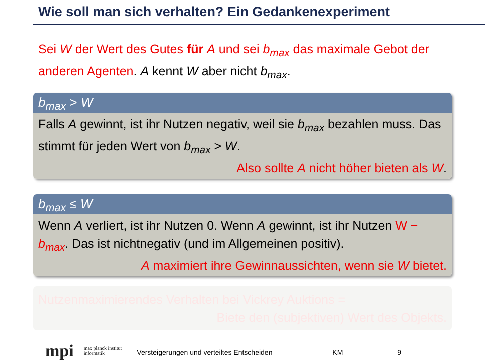Wie soll man sich verhalten? Ein Gedankenexperiment
Sei W der Wert des Gutes für A und sei b<sub>max</sub> das maximale Gebot der anderen Agenten. A kennt W aber nicht b<sub>max</sub>.
b<sub>max</sub> > W
Falls A gewinnt, ist ihr Nutzen negativ, weil sie b<sub>max</sub> bezahlen muss. Das stimmt für jeden Wert von b<sub>max</sub> > W.
Also sollte A nicht höher bieten als W.
b<sub>max</sub> ≤ W
Wenn A verliert, ist ihr Nutzen 0. Wenn A gewinnt, ist ihr Nutzen W − b<sub>max</sub>. Das ist nichtnegativ (und im Allgemeinen positiv).
A maximiert ihre Gewinnaussichten, wenn sie W bietet.
Nutzenmaximierendes Verhalten bei Vickrey Auktions =
Biete den (subjektiven) Wert des Objekts.
mpi max planck institut
informatik Versteigerungen und verteiltes Entscheiden KM 9